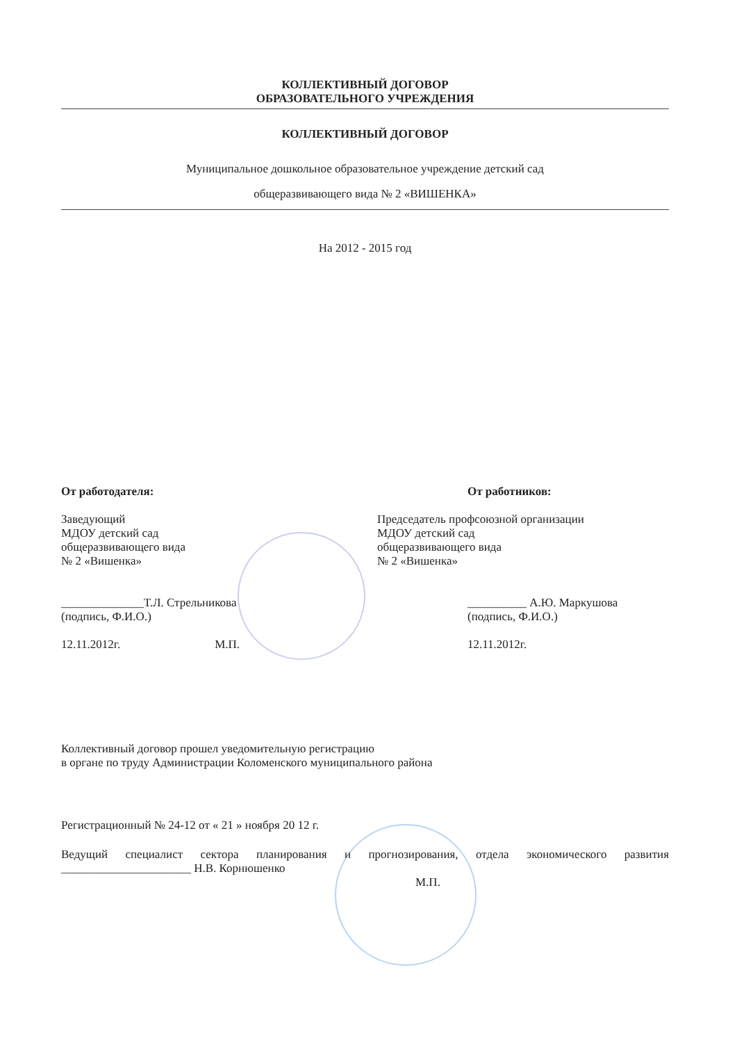КОЛЛЕКТИВНЫЙ ДОГОВОР
ОБРАЗОВАТЕЛЬНОГО УЧРЕЖДЕНИЯ
КОЛЛЕКТИВНЫЙ ДОГОВОР
Муниципальное дошкольное образовательное учреждение детский сад
общеразвивающего вида № 2 «ВИШЕНКА»
На 2012 - 2015 год
От работодателя:
Заведующий
МДОУ детский сад
общеразвивающего вида
№ 2 «Вишенка»
______________Т.Л. Стрельникова
(подпись, Ф.И.О.)
12.11.2012г. М.П.
От работников:
Председатель профсоюзной организации
МДОУ детский сад
общеразвивающего вида
№ 2 «Вишенка»
__________ А.Ю. Маркушова
(подпись, Ф.И.О.)
12.11.2012г.
Коллективный договор прошел уведомительную регистрацию
в органе по труду Администрации Коломенского муниципального района
Регистрационный № 24-12 от « 21 » ноября 20 12 г.
Ведущий специалист сектора планирования и прогнозирования, отдела экономического развития ______________________ Н.В. Корнюшенко
М.П.